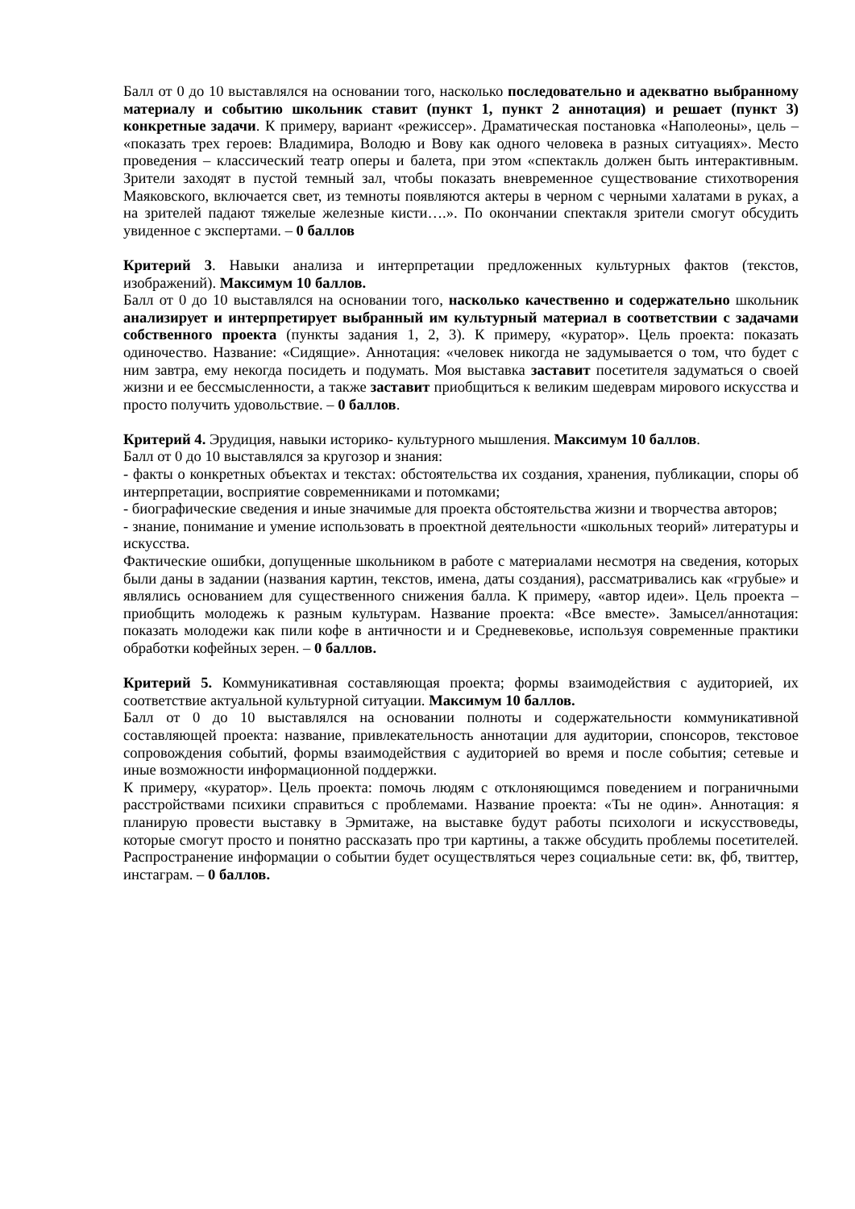Балл от 0 до 10 выставлялся на основании того, насколько последовательно и адекватно выбранному материалу и событию школьник ставит (пункт 1, пункт 2 аннотация) и решает (пункт 3) конкретные задачи. К примеру, вариант «режиссер». Драматическая постановка «Наполеоны», цель – «показать трех героев: Владимира, Володю и Вову как одного человека в разных ситуациях». Место проведения – классический театр оперы и балета, при этом «спектакль должен быть интерактивным. Зрители заходят в пустой темный зал, чтобы показать вневременное существование стихотворения Маяковского, включается свет, из темноты появляются актеры в черном с черными халатами в руках, а на зрителей падают тяжелые железные кисти….». По окончании спектакля зрители смогут обсудить увиденное с экспертами. – 0 баллов
Критерий 3. Навыки анализа и интерпретации предложенных культурных фактов (текстов, изображений). Максимум 10 баллов.
Балл от 0 до 10 выставлялся на основании того, насколько качественно и содержательно школьник анализирует и интерпретирует выбранный им культурный материал в соответствии с задачами собственного проекта (пункты задания 1, 2, 3). К примеру, «куратор». Цель проекта: показать одиночество. Название: «Сидящие». Аннотация: «человек никогда не задумывается о том, что будет с ним завтра, ему некогда посидеть и подумать. Моя выставка заставит посетителя задуматься о своей жизни и ее бессмысленности, а также заставит приобщиться к великим шедеврам мирового искусства и просто получить удовольствие. – 0 баллов.
Критерий 4. Эрудиция, навыки историко- культурного мышления. Максимум 10 баллов.
Балл от 0 до 10 выставлялся за кругозор и знания:
- факты о конкретных объектах и текстах: обстоятельства их создания, хранения, публикации, споры об интерпретации, восприятие современниками и потомками;
- биографические сведения и иные значимые для проекта обстоятельства жизни и творчества авторов;
- знание, понимание и умение использовать в проектной деятельности «школьных теорий» литературы и искусства.
Фактические ошибки, допущенные школьником в работе с материалами несмотря на сведения, которых были даны в задании (названия картин, текстов, имена, даты создания), рассматривались как «грубые» и являлись основанием для существенного снижения балла. К примеру, «автор идеи». Цель проекта – приобщить молодежь к разным культурам. Название проекта: «Все вместе». Замысел/аннотация: показать молодежи как пили кофе в античности и и Средневековье, используя современные практики обработки кофейных зерен. – 0 баллов.
Критерий 5. Коммуникативная составляющая проекта; формы взаимодействия с аудиторией, их соответствие актуальной культурной ситуации. Максимум 10 баллов.
Балл от 0 до 10 выставлялся на основании полноты и содержательности коммуникативной составляющей проекта: название, привлекательность аннотации для аудитории, спонсоров, текстовое сопровождения событий, формы взаимодействия с аудиторией во время и после события; сетевые и иные возможности информационной поддержки.
К примеру, «куратор». Цель проекта: помочь людям с отклоняющимся поведением и пограничными расстройствами психики справиться с проблемами. Название проекта: «Ты не один». Аннотация: я планирую провести выставку в Эрмитаже, на выставке будут работы психологи и искусствоведы, которые смогут просто и понятно рассказать про три картины, а также обсудить проблемы посетителей. Распространение информации о событии будет осуществляться через социальные сети: вк, фб, твиттер, инстаграм. – 0 баллов.